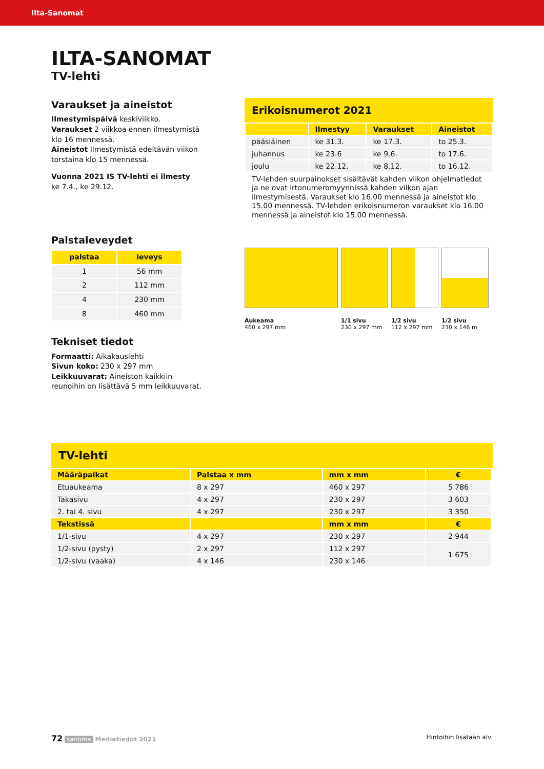Ilta-Sanomat
ILTA-SANOMAT
TV-lehti
Varaukset ja aineistot
Ilmestymispäivä keskiviikko.
Varaukset 2 viikkoa ennen ilmestymistä klo 16 mennessä.
Aineistot Ilmestymistä edeltävän viikon torstaina klo 15 mennessä.
Vuonna 2021 IS TV-lehti ei ilmesty
ke 7.4., ke 29.12.
Palstaleveydet
| palstaa | leveys |
| --- | --- |
| 1 | 56 mm |
| 2 | 112 mm |
| 4 | 230 mm |
| 8 | 460 mm |
Tekniset tiedot
Formaatti: Aikakauslehti
Sivun koko: 230 x 297 mm
Leikkuuvarat: Aineiston kaikkiin reunoihin on lisättävä 5 mm leikkuuvarat.
Erikoisnumerot 2021
| | Ilmestyy | Varaukset | Aineistot |
| --- | --- | --- | --- |
| pääsiäinen | ke 31.3. | ke 17.3. | to 25.3. |
| juhannus | ke 23.6 | ke 9.6. | to 17.6. |
| joulu | ke 22.12. | ke 8.12. | to 16.12. |
TV-lehden suurpainokset sisältävät kahden viikon ohjelmatiedot ja ne ovat irtonumeromyynnissä kahden viikon ajan ilmestymisestä. Varaukset klo 16.00 mennessä ja aineistot klo 15.00 mennessä. TV-lehden erikoisnumeron varaukset klo 16.00 mennessä ja aineistot klo 15.00 mennessä.
Aukeama
460 x 297 mm
1/1 sivu
230 x 297 mm
1/2 sivu
112 x 297 mm
1/2 sivu
230 x 146 m
TV-lehti
| Määräpaikat | Palstaa x mm | mm x mm | € |
| --- | --- | --- | --- |
| Etuaukeama | 8 x 297 | 460 x 297 | 5 786 |
| Takasivu | 4 x 297 | 230 x 297 | 3 603 |
| 2. tai 4. sivu | 4 x 297 | 230 x 297 | 3 350 |
| Tekstissä | | mm x mm | € |
| 1/1-sivu | 4 x 297 | 230 x 297 | 2 944 |
| 1/2-sivu (pysty) | 2 x 297 | 112 x 297 | 1 675 |
| 1/2-sivu (vaaka) | 4 x 146 | 230 x 146 | |
72 sanoma Mediatiedot 2021 Hintoihin lisätään alv.